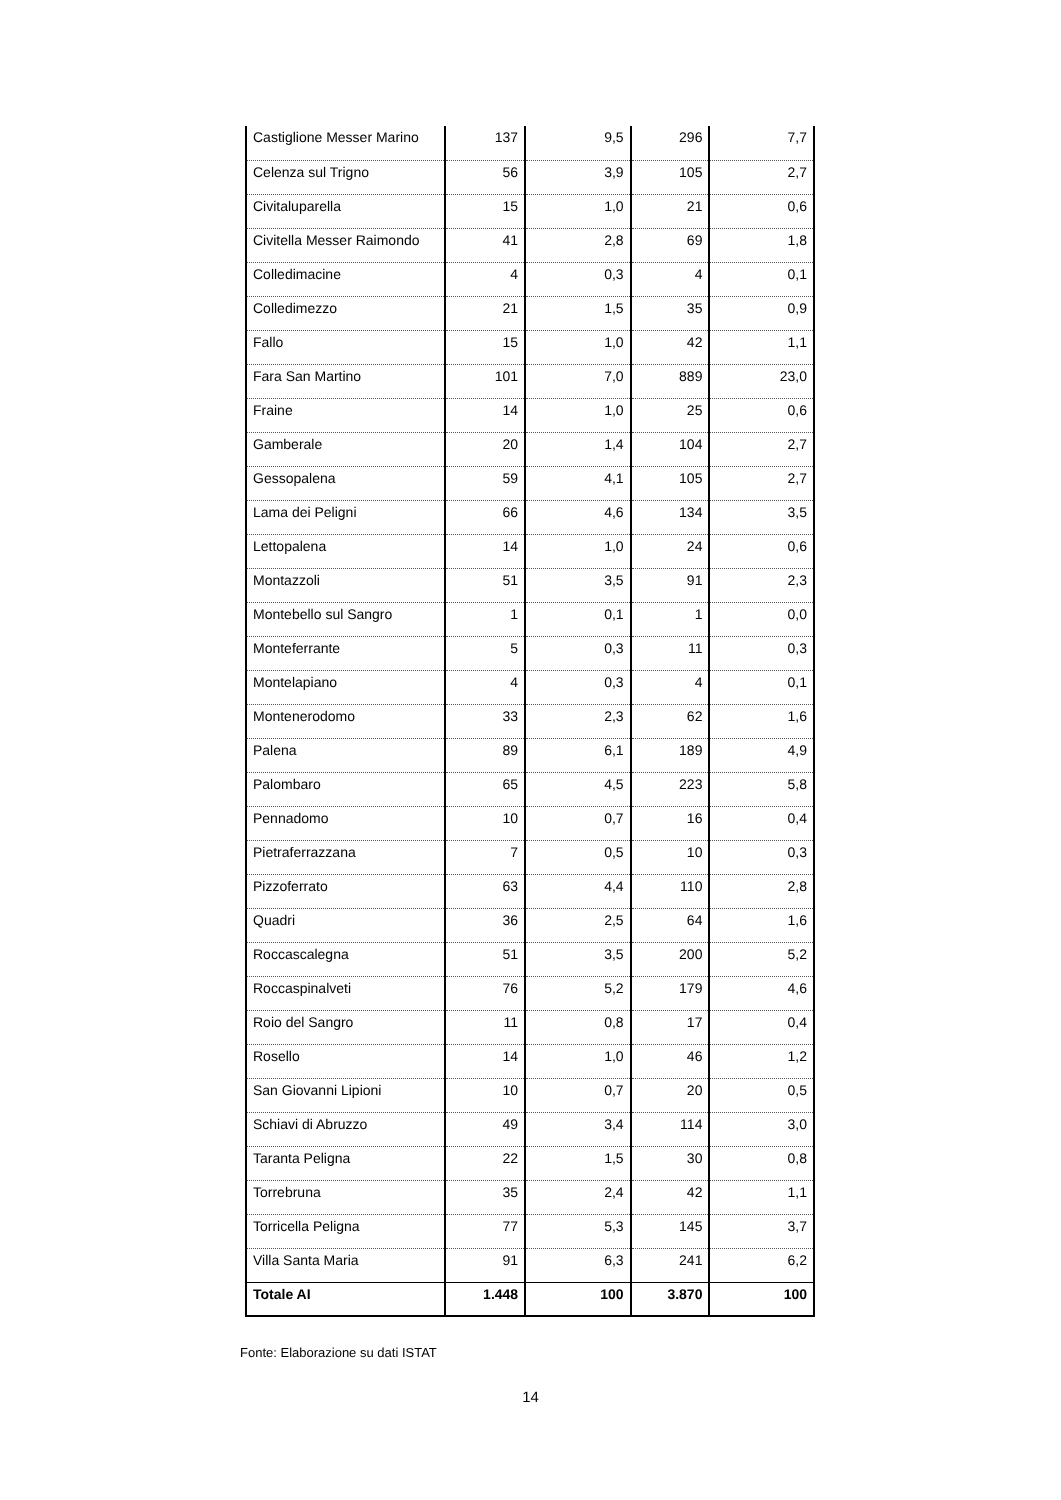| Castiglione Messer Marino | 137 | 9,5 | 296 | 7,7 |
| Celenza sul Trigno | 56 | 3,9 | 105 | 2,7 |
| Civitaluparella | 15 | 1,0 | 21 | 0,6 |
| Civitella Messer Raimondo | 41 | 2,8 | 69 | 1,8 |
| Colledimacine | 4 | 0,3 | 4 | 0,1 |
| Colledimezzo | 21 | 1,5 | 35 | 0,9 |
| Fallo | 15 | 1,0 | 42 | 1,1 |
| Fara San Martino | 101 | 7,0 | 889 | 23,0 |
| Fraine | 14 | 1,0 | 25 | 0,6 |
| Gamberale | 20 | 1,4 | 104 | 2,7 |
| Gessopalena | 59 | 4,1 | 105 | 2,7 |
| Lama dei Peligni | 66 | 4,6 | 134 | 3,5 |
| Lettopalena | 14 | 1,0 | 24 | 0,6 |
| Montazzoli | 51 | 3,5 | 91 | 2,3 |
| Montebello sul Sangro | 1 | 0,1 | 1 | 0,0 |
| Monteferrante | 5 | 0,3 | 11 | 0,3 |
| Montelapiano | 4 | 0,3 | 4 | 0,1 |
| Montenerodomo | 33 | 2,3 | 62 | 1,6 |
| Palena | 89 | 6,1 | 189 | 4,9 |
| Palombaro | 65 | 4,5 | 223 | 5,8 |
| Pennadomo | 10 | 0,7 | 16 | 0,4 |
| Pietraferrazzana | 7 | 0,5 | 10 | 0,3 |
| Pizzoferrato | 63 | 4,4 | 110 | 2,8 |
| Quadri | 36 | 2,5 | 64 | 1,6 |
| Roccascalegna | 51 | 3,5 | 200 | 5,2 |
| Roccaspinalveti | 76 | 5,2 | 179 | 4,6 |
| Roio del Sangro | 11 | 0,8 | 17 | 0,4 |
| Rosello | 14 | 1,0 | 46 | 1,2 |
| San Giovanni Lipioni | 10 | 0,7 | 20 | 0,5 |
| Schiavi di Abruzzo | 49 | 3,4 | 114 | 3,0 |
| Taranta Peligna | 22 | 1,5 | 30 | 0,8 |
| Torrebruna | 35 | 2,4 | 42 | 1,1 |
| Torricella Peligna | 77 | 5,3 | 145 | 3,7 |
| Villa Santa Maria | 91 | 6,3 | 241 | 6,2 |
| Totale AI | 1.448 | 100 | 3.870 | 100 |
Fonte: Elaborazione su dati ISTAT
14